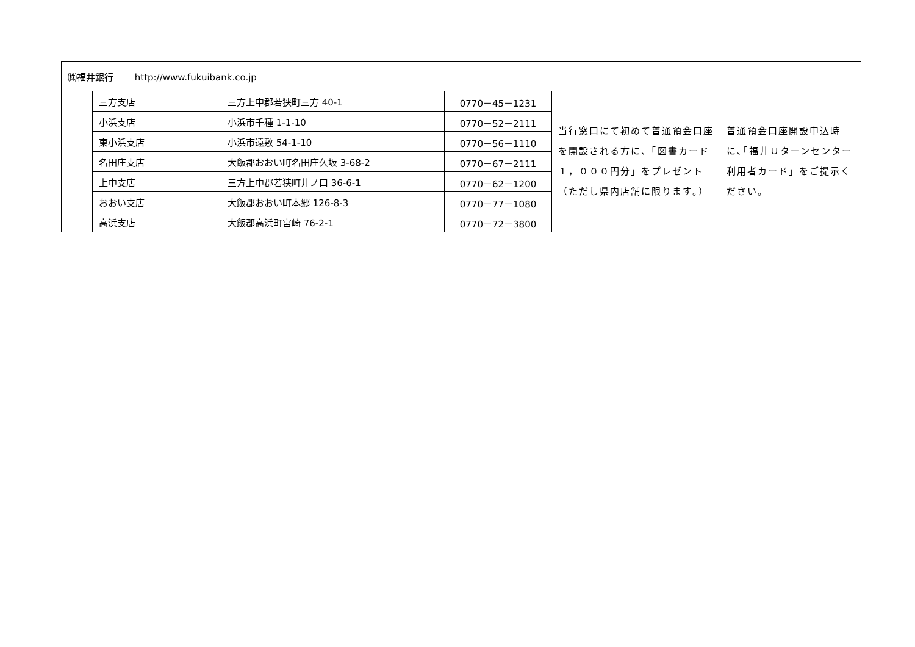| ㈱福井銀行 http://www.fukuibank.co.jp | | | | | |
| | 三方支店 | 三方上中郡若狭町三方 40-1 | 0770－45－1231 | 当行窓口にて初めて普通預金口座を開設される方に、「図書カード１，０００円分」をプレゼント （ただし県内店舗に限ります。） | 普通預金口座開設申込時に､｢福井Ｕターンセンター利用者カード」をご提示ください。 |
| | 小浜支店 | 小浜市千種 1-1-10 | 0770－52－2111 | | |
| | 東小浜支店 | 小浜市遠敷 54-1-10 | 0770－56－1110 | | |
| | 名田庄支店 | 大飯郡おおい町名田庄久坂 3-68-2 | 0770－67－2111 | | |
| | 上中支店 | 三方上中郡若狭町井ノ口 36-6-1 | 0770－62－1200 | | |
| | おおい支店 | 大飯郡おおい町本郷 126-8-3 | 0770－77－1080 | | |
| | 高浜支店 | 大飯郡高浜町宮崎 76-2-1 | 0770－72－3800 | | |